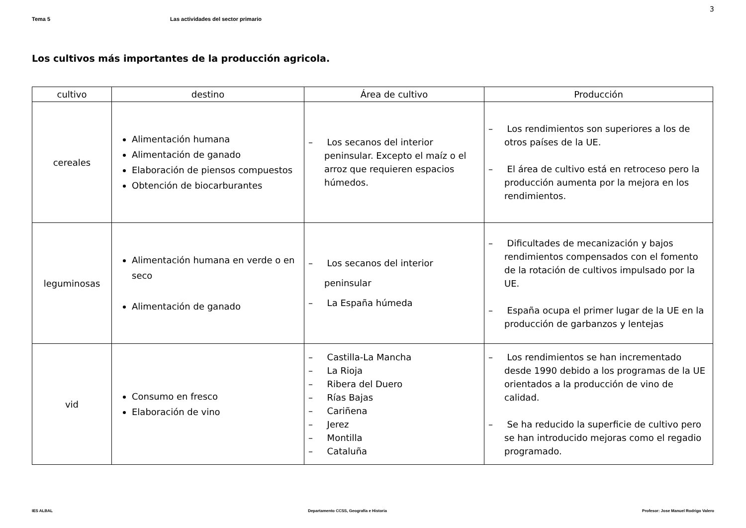3
Tema 5 Las actividades del sector primario
Los cultivos más importantes de la producción agricola.
| cultivo | destino | Área de cultivo | Producción |
| --- | --- | --- | --- |
| cereales | Alimentación humana Alimentación de ganado Elaboración de piensos compuestos Obtención de biocarburantes | – Los secanos del interior peninsular. Excepto el maíz o el arroz que requieren espacios húmedos. | – Los rendimientos son superiores a los de otros países de la UE. – El área de cultivo está en retroceso pero la producción aumenta por la mejora en los rendimientos. |
| leguminosas | Alimentación humana en verde o en seco Alimentación de ganado | – Los secanos del interior peninsular – La España húmeda | – Dificultades de mecanización y bajos rendimientos compensados con el fomento de la rotación de cultivos impulsado por la UE. – España ocupa el primer lugar de la UE en la producción de garbanzos y lentejas |
| vid | Consumo en fresco Elaboración de vino | – Castilla-La Mancha – La Rioja – Ribera del Duero – Rías Bajas – Cariñena – Jerez – Montilla – Cataluña | – Los rendimientos se han incrementado desde 1990 debido a los programas de la UE orientados a la producción de vino de calidad. – Se ha reducido la superficie de cultivo pero se han introducido mejoras como el regadio programado. |
IES ALBAL Departamento CCSS, Geografía e Historia Profesor: Jose Manuel Rodrigo Valero